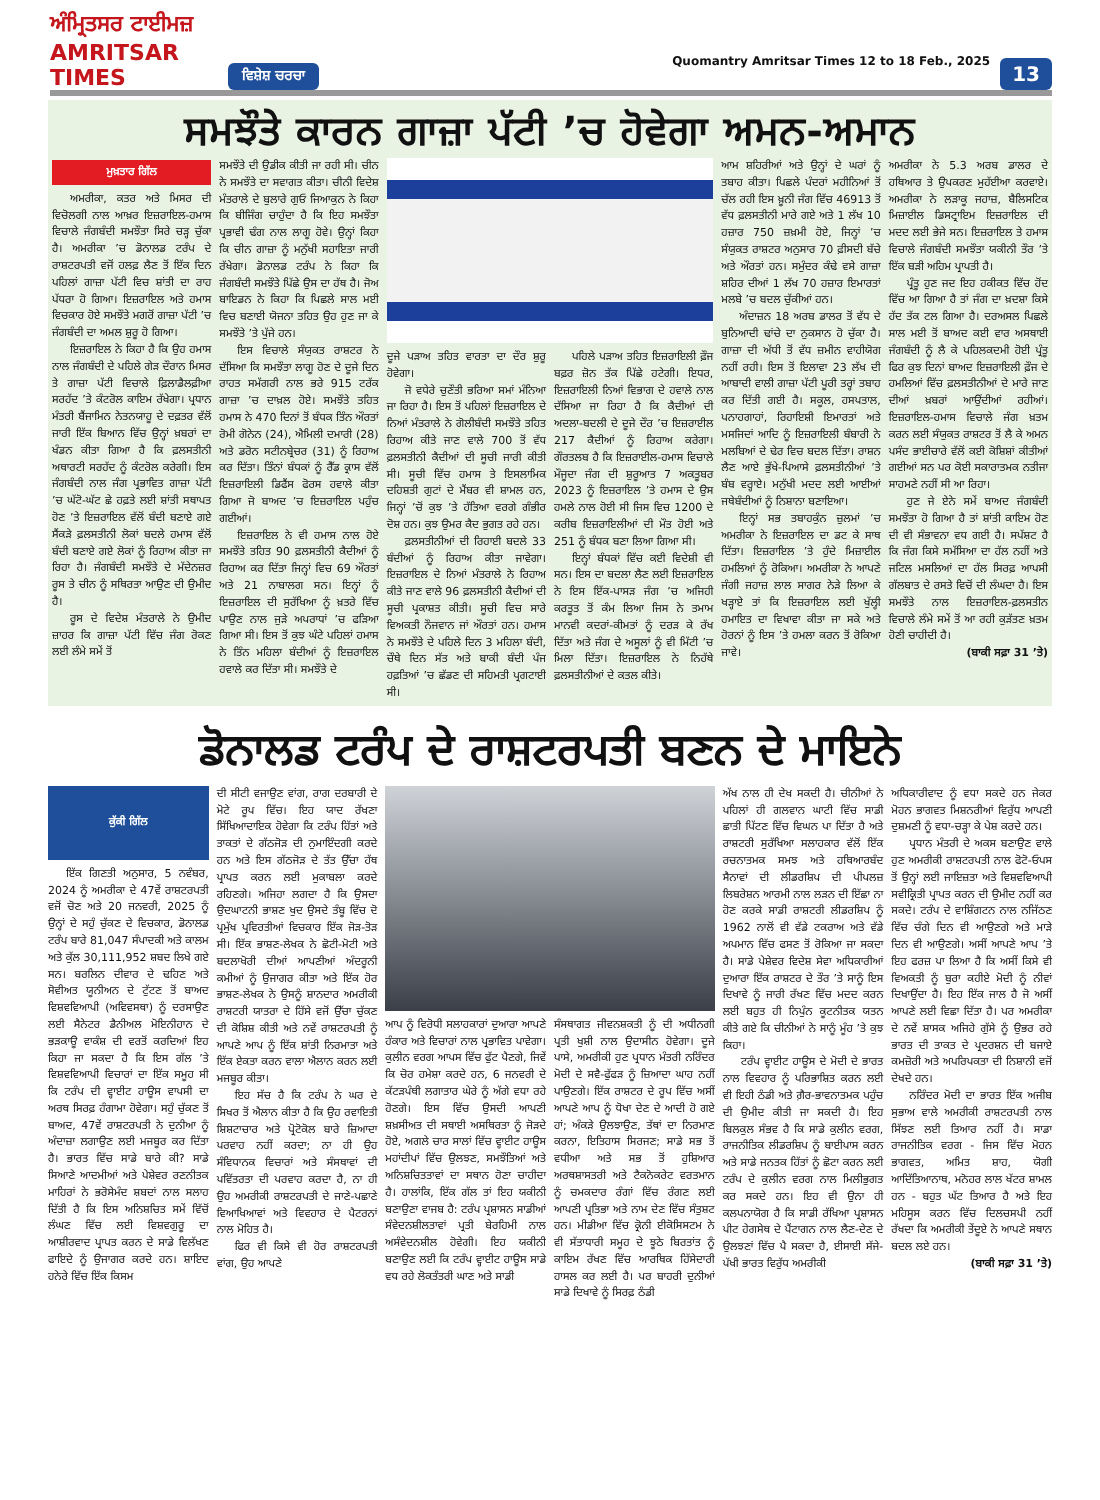ਅੰਮ੍ਰਿਤਸਰ ਟਾਈਮਜ਼ AMRITSAR TIMES
ਵਿਸ਼ੇਸ਼ ਚਰਚਾ
Quomantry Amritsar Times 12 to 18 Feb., 2025
13
ਸਮਝੌਤੇ ਕਾਰਨ ਗਾਜ਼ਾ ਪੱਟੀ ’ਚ ਹੋਵੇਗਾ ਅਮਨ-ਅਮਾਨ
ਮੁਖ਼ਤਾਰ ਗਿੱਲ
ਅਮਰੀਕਾ, ਕਤਰ ਅਤੇ ਮਿਸਰ ਦੀ ਵਿਚੋਲਗੀ ਨਾਲ ਆਖ਼ਰ ਇਜ਼ਰਾਇਲ-ਹਮਾਸ ਵਿਚਾਲੇ ਜੰਗਬੰਦੀ ਸਮਝੌਤਾ ਸਿਰੇ ਚੜ੍ਹ ਚੁੱਕਾ ਹੈ। ਅਮਰੀਕਾ ’ਚ ਡੋਨਾਲਡ ਟਰੰਪ ਦੇ ਰਾਸ਼ਟਰਪਤੀ ਵਜੋਂ ਹਲਫ਼ ਲੈਣ ਤੋਂ ਇੱਕ ਦਿਨ ਪਹਿਲਾਂ ਗਾਜ਼ਾ ਪੱਟੀ ਵਿਚ ਸ਼ਾਂਤੀ ਦਾ ਰਾਹ ਪੱਧਰਾ ਹੋ ਗਿਆ। ਇਜ਼ਰਾਇਲ ਅਤੇ ਹਮਾਸ ਵਿਚਕਾਰ ਹੋਏ ਸਮਝੌਤੇ ਮਗਰੋਂ ਗਾਜ਼ਾ ਪੱਟੀ ’ਚ ਜੰਗਬੰਦੀ ਦਾ ਅਮਲ ਸ਼ੁਰੂ ਹੋ ਗਿਆ।
ਇਜ਼ਰਾਇਲ ਨੇ ਕਿਹਾ ਹੈ ਕਿ ਉਹ ਹਮਾਸ ਨਾਲ ਜੰਗਬੰਦੀ ਦੇ ਪਹਿਲੇ ਗੇੜ ਦੌਰਾਨ ਮਿਸਰ ਤੇ ਗਾਜ਼ਾ ਪੱਟੀ ਵਿਚਾਲੇ ਫ਼ਿਲਾਡੈਲਫ਼ੀਆ ਸਰਹੱਦ ’ਤੇ ਕੰਟਰੋਲ ਕਾਇਮ ਰੱਖੇਗਾ। ਪ੍ਰਧਾਨ ਮੰਤਰੀ ਬੈਂਜਾਮਿਨ ਨੇਤਨਯਾਹੂ ਦੇ ਦਫ਼ਤਰ ਵੱਲੋਂ ਜਾਰੀ ਇੱਕ ਬਿਆਨ ਵਿੱਚ ਉਨ੍ਹਾਂ ਖ਼ਬਰਾਂ ਦਾ ਖੰਡਨ ਕੀਤਾ ਗਿਆ ਹੈ ਕਿ ਫ਼ਲਸਤੀਨੀ ਅਥਾਰਟੀ ਸਰਹੱਦ ਨੂੰ ਕੰਟਰੋਲ ਕਰੇਗੀ। ਇਸ ਜੰਗਬੰਦੀ ਨਾਲ ਜੰਗ ਪ੍ਰਭਾਵਿਤ ਗਾਜ਼ਾ ਪੱਟੀ ’ਚ ਘੱਟੋ-ਘੱਟ ਛੇ ਹਫ਼ਤੇ ਲਈ ਸ਼ਾਂਤੀ ਸਥਾਪਤ ਹੋਣ ’ਤੇ ਇਜ਼ਰਾਇਲ ਵੱਲੋਂ ਬੰਦੀ ਬਣਾਏ ਗਏ ਸੈਂਕੜੇ ਫ਼ਲਸਤੀਨੀ ਲੋਕਾਂ ਬਦਲੇ ਹਮਾਸ ਵੱਲੋਂ ਬੰਦੀ ਬਣਾਏ ਗਏ ਲੋਕਾਂ ਨੂੰ ਰਿਹਾਅ ਕੀਤਾ ਜਾ ਰਿਹਾ ਹੈ। ਜੰਗਬੰਦੀ ਸਮਝੌਤੇ ਦੇ ਮੱਦੇਨਜ਼ਰ ਰੂਸ ਤੇ ਚੀਨ ਨੂੰ ਸਥਿਰਤਾ ਆਉਣ ਦੀ ਉਮੀਦ ਹੈ।
ਰੂਸ ਦੇ ਵਿਦੇਸ਼ ਮੰਤਰਾਲੇ ਨੇ ਉਮੀਦ ਜ਼ਾਹਰ ਕਿ ਗਾਜ਼ਾ ਪੱਟੀ ਵਿੱਚ ਜੰਗ ਰੋਕਣ ਲਈ ਲੰਮੇ ਸਮੇਂ ਤੋਂ
ਸਮਝੌਤੇ ਦੀ ਉਡੀਕ ਕੀਤੀ ਜਾ ਰਹੀ ਸੀ। ਚੀਨ ਨੇ ਸਮਝੌਤੇ ਦਾ ਸਵਾਗਤ ਕੀਤਾ। ਚੀਨੀ ਵਿਦੇਸ਼ ਮੰਤਰਾਲੇ ਦੇ ਬੁਲਾਰੇ ਗੁਓ ਜਿਆਕੁਨ ਨੇ ਕਿਹਾ ਕਿ ਬੀਜਿੰਗ ਚਾਹੁੰਦਾ ਹੈ ਕਿ ਇਹ ਸਮਝੌਤਾ ਪ੍ਰਭਾਵੀ ਢੰਗ ਨਾਲ ਲਾਗੂ ਹੋਵੇ। ਉਨ੍ਹਾਂ ਕਿਹਾ ਕਿ ਚੀਨ ਗਾਜ਼ਾ ਨੂੰ ਮਨੁੱਖੀ ਸਹਾਇਤਾ ਜਾਰੀ ਰੱਖੇਗਾ। ਡੋਨਾਲਡ ਟਰੰਪ ਨੇ ਕਿਹਾ ਕਿ ਜੰਗਬੰਦੀ ਸਮਝੌਤੇ ਪਿੱਛੇ ਉਸ ਦਾ ਹੱਥ ਹੈ। ਜੋਅ ਬਾਇਡਨ ਨੇ ਕਿਹਾ ਕਿ ਪਿਛਲੇ ਸਾਲ ਮਈ ਵਿਚ ਬਣਾਈ ਯੋਜਨਾ ਤਹਿਤ ਉਹ ਹੁਣ ਜਾ ਕੇ ਸਮਝੌਤੇ ’ਤੇ ਪੁੱਜੇ ਹਨ।
ਇਸ ਵਿਚਾਲੇ ਸੰਯੁਕਤ ਰਾਸ਼ਟਰ ਨੇ ਦੱਸਿਆ ਕਿ ਸਮਝੌਤਾ ਲਾਗੂ ਹੋਣ ਦੇ ਦੂਜੇ ਦਿਨ ਰਾਹਤ ਸਮੱਗਰੀ ਨਾਲ ਭਰੇ 915 ਟਰੱਕ ਗਾਜ਼ਾ ’ਚ ਦਾਖ਼ਲ ਹੋਏ। ਸਮਝੌਤੇ ਤਹਿਤ ਹਮਾਸ ਨੇ 470 ਦਿਨਾਂ ਤੋਂ ਬੰਧਕ ਤਿੰਨ ਔਰਤਾਂ ਰੋਮੀ ਗੋਨੇਨ (24), ਐਮਿਲੀ ਦਮਾਰੀ (28) ਅਤੇ ਡਰੋਨ ਸਟੀਨਬ੍ਰੇਚਰ (31) ਨੂੰ ਰਿਹਾਅ ਕਰ ਦਿੱਤਾ। ਤਿੰਨਾਂ ਬੰਧਕਾਂ ਨੂੰ ਰੈੱਡ ਕ੍ਰਾਸ ਵੱਲੋਂ ਇਜ਼ਰਾਇਲੀ ਡਿਫੈਂਸ ਫੋਰਸ ਹਵਾਲੇ ਕੀਤਾ ਗਿਆ ਜੋ ਬਾਅਦ ’ਚ ਇਜ਼ਰਾਇਲ ਪਹੁੰਚ ਗਈਆਂ।
ਇਜ਼ਰਾਇਲ ਨੇ ਵੀ ਹਮਾਸ ਨਾਲ ਹੋਏ ਸਮਝੌਤੇ ਤਹਿਤ 90 ਫ਼ਲਸਤੀਨੀ ਕੈਦੀਆਂ ਨੂੰ ਰਿਹਾਅ ਕਰ ਦਿੱਤਾ ਜਿਨ੍ਹਾਂ ਵਿਚ 69 ਔਰਤਾਂ ਅਤੇ 21 ਨਾਬਾਲਗ ਸਨ। ਇਨ੍ਹਾਂ ਨੂੰ ਇਜ਼ਰਾਇਲ ਦੀ ਸੁਰੱਖਿਆ ਨੂੰ ਖ਼ਤਰੇ ਵਿੱਚ ਪਾਉਣ ਨਾਲ ਜੁੜੇ ਅਪਰਾਧਾਂ ’ਚ ਫੜਿਆ ਗਿਆ ਸੀ। ਇਸ ਤੋਂ ਕੁਝ ਘੰਟੇ ਪਹਿਲਾਂ ਹਮਾਸ ਨੇ ਤਿੰਨ ਮਹਿਲਾ ਬੰਦੀਆਂ ਨੂੰ ਇਜ਼ਰਾਇਲ ਹਵਾਲੇ ਕਰ ਦਿੱਤਾ ਸੀ। ਸਮਝੌਤੇ ਦੇ
ਦੂਜੇ ਪੜਾਅ ਤਹਿਤ ਵਾਰਤਾ ਦਾ ਦੌਰ ਸ਼ੁਰੂ ਹੋਵੇਗਾ।
ਜੋ ਵਧੇਰੇ ਚੁਣੌਤੀ ਭਰਿਆ ਸਮਾਂ ਮੰਨਿਆ ਜਾ ਰਿਹਾ ਹੈ। ਇਸ ਤੋਂ ਪਹਿਲਾਂ ਇਜ਼ਰਾਇਲ ਦੇ ਨਿਆਂ ਮੰਤਰਾਲੇ ਨੇ ਗੋਲੀਬੰਦੀ ਸਮਝੌਤੇ ਤਹਿਤ ਰਿਹਾਅ ਕੀਤੇ ਜਾਣ ਵਾਲੇ 700 ਤੋਂ ਵੱਧ ਫ਼ਲਸਤੀਨੀ ਕੈਦੀਆਂ ਦੀ ਸੂਚੀ ਜਾਰੀ ਕੀਤੀ ਸੀ। ਸੂਚੀ ਵਿੱਚ ਹਮਾਸ ਤੇ ਇਸਲਾਮਿਕ ਦਹਿਸ਼ਤੀ ਗੁਟਾਂ ਦੇ ਮੈਂਬਰ ਵੀ ਸ਼ਾਮਲ ਹਨ, ਜਿਨ੍ਹਾਂ ’ਚੋਂ ਕੁਝ ’ਤੇ ਹੱਤਿਆ ਵਰਗੇ ਗੰਭੀਰ ਦੋਸ਼ ਹਨ। ਕੁਝ ਉਮਰ ਕੈਦ ਭੁਗਤ ਰਹੇ ਹਨ।
ਫ਼ਲਸਤੀਨੀਆਂ ਦੀ ਰਿਹਾਈ ਬਦਲੇ 33 ਬੰਦੀਆਂ ਨੂੰ ਰਿਹਾਅ ਕੀਤਾ ਜਾਵੇਗਾ। ਇਜ਼ਰਾਇਲ ਦੇ ਨਿਆਂ ਮੰਤਰਾਲੇ ਨੇ ਰਿਹਾਅ ਕੀਤੇ ਜਾਣ ਵਾਲੇ 96 ਫ਼ਲਸਤੀਨੀ ਕੈਦੀਆਂ ਦੀ ਸੂਚੀ ਪ੍ਰਕਾਸ਼ਤ ਕੀਤੀ। ਸੂਚੀ ਵਿਚ ਸਾਰੇ ਵਿਅਕਤੀ ਨੌਜਵਾਨ ਜਾਂ ਔਰਤਾਂ ਹਨ। ਹਮਾਸ ਨੇ ਸਮਝੌਤੇ ਦੇ ਪਹਿਲੇ ਦਿਨ 3 ਮਹਿਲਾ ਬੰਦੀ, ਚੌਥੇ ਦਿਨ ਸੱਤ ਅਤੇ ਬਾਕੀ ਬੰਦੀ ਪੰਜ ਹਫ਼ਤਿਆਂ ’ਚ ਛੱਡਣ ਦੀ ਸਹਿਮਤੀ ਪ੍ਰਗਟਾਈ ਸੀ।
ਪਹਿਲੇ ਪੜਾਅ ਤਹਿਤ ਇਜ਼ਰਾਇਲੀ ਫ਼ੌਜ ਬਫ਼ਰ ਜ਼ੋਨ ਤੱਕ ਪਿੱਛੇ ਹਟੇਗੀ। ਇਧਰ, ਇਜ਼ਰਾਇਲੀ ਨਿਆਂ ਵਿਭਾਗ ਦੇ ਹਵਾਲੇ ਨਾਲ ਦੱਸਿਆ ਜਾ ਰਿਹਾ ਹੈ ਕਿ ਕੈਦੀਆਂ ਦੀ ਅਦਲਾ-ਬਦਲੀ ਦੇ ਦੂਜੇ ਦੌਰ ’ਚ ਇਜ਼ਰਾਈਲ 217 ਕੈਦੀਆਂ ਨੂੰ ਰਿਹਾਅ ਕਰੇਗਾ। ਗੌਰਤਲਬ ਹੈ ਕਿ ਇਜ਼ਰਾਈਲ-ਹਮਾਸ ਵਿਚਾਲੇ ਮੌਜੂਦਾ ਜੰਗ ਦੀ ਸ਼ੁਰੂਆਤ 7 ਅਕਤੂਬਰ 2023 ਨੂੰ ਇਜ਼ਰਾਇਲ ’ਤੇ ਹਮਾਸ ਦੇ ਉਸ ਹਮਲੇ ਨਾਲ ਹੋਈ ਸੀ ਜਿਸ ਵਿਚ 1200 ਦੇ ਕਰੀਬ ਇਜ਼ਰਾਇਲੀਆਂ ਦੀ ਮੌਤ ਹੋਈ ਅਤੇ 251 ਨੂੰ ਬੰਧਕ ਬਣਾ ਲਿਆ ਗਿਆ ਸੀ।
ਇਨ੍ਹਾਂ ਬੰਧਕਾਂ ਵਿੱਚ ਕਈ ਵਿਦੇਸ਼ੀ ਵੀ ਸਨ। ਇਸ ਦਾ ਬਦਲਾ ਲੈਣ ਲਈ ਇਜ਼ਰਾਇਲ ਨੇ ਇਸ ਇੱਕ-ਪਾਸੜ ਜੰਗ ’ਚ ਅਜਿਹੀ ਕਰਤੂਤ ਤੋਂ ਕੰਮ ਲਿਆ ਜਿਸ ਨੇ ਤਮਾਮ ਮਾਨਵੀ ਕਦਰਾਂ-ਕੀਮਤਾਂ ਨੂੰ ਦਰੜ ਕੇ ਰੱਖ ਦਿੱਤਾ ਅਤੇ ਜੰਗ ਦੇ ਅਸੂਲਾਂ ਨੂੰ ਵੀ ਮਿੱਟੀ ’ਚ ਮਿਲਾ ਦਿੱਤਾ। ਇਜ਼ਰਾਇਲ ਨੇ ਨਿਹੱਥੇ ਫ਼ਲਸਤੀਨੀਆਂ ਦੇ ਕਤਲ ਕੀਤੇ।
ਆਮ ਸ਼ਹਿਰੀਆਂ ਅਤੇ ਉਨ੍ਹਾਂ ਦੇ ਘਰਾਂ ਨੂੰ ਤਬਾਹ ਕੀਤਾ। ਪਿਛਲੇ ਪੰਦਰਾਂ ਮਹੀਨਿਆਂ ਤੋਂ ਚੱਲ ਰਹੀ ਇਸ ਖ਼ੂਨੀ ਜੰਗ ਵਿੱਚ 46913 ਤੋਂ ਵੱਧ ਫ਼ਲਸਤੀਨੀ ਮਾਰੇ ਗਏ ਅਤੇ 1 ਲੱਖ 10 ਹਜ਼ਾਰ 750 ਜ਼ਖ਼ਮੀ ਹੋਏ, ਜਿਨ੍ਹਾਂ ’ਚ ਸੰਯੁਕਤ ਰਾਸ਼ਟਰ ਅਨੁਸਾਰ 70 ਫ਼ੀਸਦੀ ਬੱਚੇ ਅਤੇ ਔਰਤਾਂ ਹਨ। ਸਮੁੰਦਰ ਕੰਢੇ ਵਸੇ ਗਾਜ਼ਾ ਸ਼ਹਿਰ ਦੀਆਂ 1 ਲੱਖ 70 ਹਜ਼ਾਰ ਇਮਾਰਤਾਂ ਮਲਬੇ ’ਚ ਬਦਲ ਚੁੱਕੀਆਂ ਹਨ।
ਅੰਦਾਜ਼ਨ 18 ਅਰਬ ਡਾਲਰ ਤੋਂ ਵੱਧ ਦੇ ਬੁਨਿਆਦੀ ਢਾਂਚੇ ਦਾ ਨੁਕਸਾਨ ਹੋ ਚੁੱਕਾ ਹੈ। ਗਾਜ਼ਾ ਦੀ ਅੱਧੀ ਤੋਂ ਵੱਧ ਜ਼ਮੀਨ ਵਾਹੀਯੋਗ ਨਹੀਂ ਰਹੀ। ਇਸ ਤੋਂ ਇਲਾਵਾ 23 ਲੱਖ ਦੀ ਆਬਾਦੀ ਵਾਲੀ ਗਾਜ਼ਾ ਪੱਟੀ ਪੂਰੀ ਤਰ੍ਹਾਂ ਤਬਾਹ ਕਰ ਦਿੱਤੀ ਗਈ ਹੈ। ਸਕੂਲ, ਹਸਪਤਾਲ, ਪਨਾਹਗਾਹਾਂ, ਰਿਹਾਇਸ਼ੀ ਇਮਾਰਤਾਂ ਅਤੇ ਮਸਜਿਦਾਂ ਆਦਿ ਨੂੰ ਇਜ਼ਰਾਇਲੀ ਬੰਬਾਰੀ ਨੇ ਮਲਬਿਆਂ ਦੇ ਢੇਰ ਵਿਚ ਬਦਲ ਦਿੱਤਾ। ਰਾਸ਼ਨ ਲੈਣ ਆਏ ਭੁੱਖੇ-ਪਿਆਸੇ ਫ਼ਲਸਤੀਨੀਆਂ ’ਤੇ ਬੰਬ ਵਰ੍ਹਾਏ। ਮਨੁੱਖੀ ਮਦਦ ਲਈ ਆਈਆਂ ਜਥੇਬੰਦੀਆਂ ਨੂੰ ਨਿਸ਼ਾਨਾ ਬਣਾਇਆ।
ਇਨ੍ਹਾਂ ਸਭ ਤਬਾਹਕੁੰਨ ਜ਼ੁਲਮਾਂ ’ਚ ਅਮਰੀਕਾ ਨੇ ਇਜ਼ਰਾਇਲ ਦਾ ਡਟ ਕੇ ਸਾਥ ਦਿੱਤਾ। ਇਜ਼ਰਾਇਲ ’ਤੇ ਹੁੰਦੇ ਮਿਜ਼ਾਈਲ ਹਮਲਿਆਂ ਨੂੰ ਰੋਕਿਆ। ਅਮਰੀਕਾ ਨੇ ਆਪਣੇ ਜੰਗੀ ਜਹਾਜ਼ ਲਾਲ ਸਾਗਰ ਨੇੜੇ ਲਿਆ ਕੇ ਖੜ੍ਹਾਏ ਤਾਂ ਕਿ ਇਜ਼ਰਾਇਲ ਲਈ ਖੁੱਲ੍ਹੀ ਹਮਾਇਤ ਦਾ ਵਿਖਾਵਾ ਕੀਤਾ ਜਾ ਸਕੇ ਅਤੇ ਹੋਰਨਾਂ ਨੂੰ ਇਸ ’ਤੇ ਹਮਲਾ ਕਰਨ ਤੋਂ ਰੋਕਿਆ ਜਾਵੇ।
ਅਮਰੀਕਾ ਨੇ 5.3 ਅਰਬ ਡਾਲਰ ਦੇ ਹਥਿਆਰ ਤੇ ਉਪਕਰਣ ਮੁਹੱਈਆ ਕਰਵਾਏ। ਅਮਰੀਕਾ ਨੇ ਲੜਾਕੂ ਜਹਾਜ਼, ਬੈਲਿਸਟਿਕ ਮਿਜ਼ਾਈਲ ਡਿਸਟ੍ਰਾਇਮ ਇਜ਼ਰਾਇਲ ਦੀ ਮਦਦ ਲਈ ਭੇਜੇ ਸਨ। ਇਜ਼ਰਾਇਲ ਤੇ ਹਮਾਸ ਵਿਚਾਲੇ ਜੰਗਬੰਦੀ ਸਮਝੌਤਾ ਯਕੀਨੀ ਤੌਰ ’ਤੇ ਇੱਕ ਬੜੀ ਅਹਿਮ ਪ੍ਰਾਪਤੀ ਹੈ।
ਪ੍ਰੰਤੂ ਹੁਣ ਜਦ ਇਹ ਹਕੀਕਤ ਵਿੱਚ ਹੋਂਦ ਵਿੱਚ ਆ ਗਿਆ ਹੈ ਤਾਂ ਜੰਗ ਦਾ ਖ਼ਦਸ਼ਾ ਕਿਸੇ ਹੱਦ ਤੱਕ ਟਲ ਗਿਆ ਹੈ। ਦਰਅਸਲ ਪਿਛਲੇ ਸਾਲ ਮਈ ਤੋਂ ਬਾਅਦ ਕਈ ਵਾਰ ਅਸਥਾਈ ਜੰਗਬੰਦੀ ਨੂੰ ਲੈ ਕੇ ਪਹਿਲਕਦਮੀ ਹੋਈ ਪ੍ਰੰਤੂ ਫਿਰ ਕੁਝ ਦਿਨਾਂ ਬਾਅਦ ਇਜ਼ਰਾਇਲੀ ਫ਼ੌਜ ਦੇ ਹਮਲਿਆਂ ਵਿੱਚ ਫ਼ਲਸਤੀਨੀਆਂ ਦੇ ਮਾਰੇ ਜਾਣ ਦੀਆਂ ਖ਼ਬਰਾਂ ਆਉਂਦੀਆਂ ਰਹੀਆਂ। ਇਜ਼ਰਾਇਲ-ਹਮਾਸ ਵਿਚਾਲੇ ਜੰਗ ਖ਼ਤਮ ਕਰਨ ਲਈ ਸੰਯੁਕਤ ਰਾਸ਼ਟਰ ਤੋਂ ਲੈ ਕੇ ਅਮਨ ਪਸੰਦ ਭਾਈਚਾਰੇ ਵੱਲੋਂ ਕਈ ਕੋਸ਼ਿਸ਼ਾਂ ਕੀਤੀਆਂ ਗਈਆਂ ਸਨ ਪਰ ਕੋਈ ਸਕਾਰਾਤਮਕ ਨਤੀਜਾ ਸਾਹਮਣੇ ਨਹੀਂ ਸੀ ਆ ਰਿਹਾ।
ਹੁਣ ਜੇ ਏਨੇ ਸਮੇਂ ਬਾਅਦ ਜੰਗਬੰਦੀ ਸਮਝੌਤਾ ਹੋ ਗਿਆ ਹੈ ਤਾਂ ਸ਼ਾਂਤੀ ਕਾਇਮ ਹੋਣ ਦੀ ਵੀ ਸੰਭਾਵਨਾ ਵਧ ਗਈ ਹੈ। ਸਪੱਸ਼ਟ ਹੈ ਕਿ ਜੰਗ ਕਿਸੇ ਸਮੱਸਿਆ ਦਾ ਹੱਲ ਨਹੀਂ ਅਤੇ ਜਟਿਲ ਮਸਲਿਆਂ ਦਾ ਹੱਲ ਸਿਰਫ਼ ਆਪਸੀ ਗੱਲਬਾਤ ਦੇ ਰਸਤੇ ਵਿਚੋਂ ਦੀ ਲੰਘਦਾ ਹੈ। ਇਸ ਸਮਝੌਤੇ ਨਾਲ ਇਜ਼ਰਾਇਲ-ਫ਼ਲਸਤੀਨ ਵਿਚਾਲੇ ਲੰਮੇ ਸਮੇਂ ਤੋਂ ਆ ਰਹੀ ਕੁੜੱਤਣ ਖ਼ਤਮ ਹੋਣੀ ਚਾਹੀਦੀ ਹੈ।
(ਬਾਕੀ ਸਫ਼ਾ 31 ’ਤੇ)
ਡੋਨਾਲਡ ਟਰੰਪ ਦੇ ਰਾਸ਼ਟਰਪਤੀ ਬਣਨ ਦੇ ਮਾਇਨੇ
ਕੁੱਕੀ ਗਿੱਲ
ਇੱਕ ਗਿਣਤੀ ਅਨੁਸਾਰ, 5 ਨਵੰਬਰ, 2024 ਨੂੰ ਅਮਰੀਕਾ ਦੇ 47ਵੇਂ ਰਾਸ਼ਟਰਪਤੀ ਵਜੋਂ ਚੋਣ ਅਤੇ 20 ਜਨਵਰੀ, 2025 ਨੂੰ ਉਨ੍ਹਾਂ ਦੇ ਸਹੁੰ ਚੁੱਕਣ ਦੇ ਵਿਚਕਾਰ, ਡੋਨਾਲਡ ਟਰੰਪ ਬਾਰੇ 81,047 ਸੰਪਾਦਕੀ ਅਤੇ ਕਾਲਮ ਅਤੇ ਕੁੱਲ 30,111,952 ਸ਼ਬਦ ਲਿਖੇ ਗਏ ਸਨ। ਬਰਲਿਨ ਦੀਵਾਰ ਦੇ ਢਹਿਣ ਅਤੇ ਸੋਵੀਅਤ ਯੂਨੀਅਨ ਦੇ ਟੁੱਟਣ ਤੋਂ ਬਾਅਦ ਵਿਸ਼ਵਵਿਆਪੀ (ਅਵਿਵਸਥਾ) ਨੂੰ ਦਰਸਾਉਣ ਲਈ ਸੈਨੇਟਰ ਡੈਨੀਅਲ ਮੋਇਨੀਹਾਨ ਦੇ ਭੜਕਾਊ ਵਾਕੰਸ਼ ਦੀ ਵਰਤੋਂ ਕਰਦਿਆਂ ਇਹ ਕਿਹਾ ਜਾ ਸਕਦਾ ਹੈ ਕਿ ਇਸ ਗੱਲ ’ਤੇ ਵਿਸ਼ਵਵਿਆਪੀ ਵਿਚਾਰਾਂ ਦਾ ਇੱਕ ਸਮੂਹ ਸੀ ਕਿ ਟਰੰਪ ਦੀ ਵ੍ਹਾਈਟ ਹਾਊਸ ਵਾਪਸੀ ਦਾ ਅਰਥ ਸਿਰਫ਼ ਹੰਗਾਮਾ ਹੋਵੇਗਾ। ਸਹੁੰ ਚੁੱਕਣ ਤੋਂ ਬਾਅਦ, 47ਵੇਂ ਰਾਸ਼ਟਰਪਤੀ ਨੇ ਦੁਨੀਆ ਨੂੰ ਅੰਦਾਜ਼ਾ ਲਗਾਉਣ ਲਈ ਮਜਬੂਰ ਕਰ ਦਿੱਤਾ ਹੈ। ਭਾਰਤ ਵਿੱਚ ਸਾਡੇ ਬਾਰੇ ਕੀ? ਸਾਡੇ ਸਿਆਣੇ ਆਦਮੀਆਂ ਅਤੇ ਪੇਸ਼ੇਵਰ ਰਣਨੀਤਕ ਮਾਹਿਰਾਂ ਨੇ ਭਰੋਸੇਮੰਦ ਸ਼ਬਦਾਂ ਨਾਲ ਸਲਾਹ ਦਿੱਤੀ ਹੈ ਕਿ ਇਸ ਅਨਿਸ਼ਚਿਤ ਸਮੇਂ ਵਿੱਚੋਂ ਲੰਘਣ ਵਿੱਚ ਲਈ ਵਿਸ਼ਵਗੁਰੂ ਦਾ ਆਸ਼ੀਰਵਾਦ ਪ੍ਰਾਪਤ ਕਰਨ ਦੇ ਸਾਡੇ ਵਿਲੱਖਣ ਫਾਇਦੇ ਨੂੰ ਉਜਾਗਰ ਕਰਦੇ ਹਨ। ਸ਼ਾਇਦ ਹਨੇਰੇ ਵਿੱਚ ਇੱਕ ਕਿਸਮ
ਦੀ ਸੀਟੀ ਵਜਾਉਣ ਵਾਂਗ, ਰਾਗ ਦਰਬਾਰੀ ਦੇ ਮੋਟੇ ਰੂਪ ਵਿੱਚ। ਇਹ ਯਾਦ ਰੱਖਣਾ ਸਿੱਖਿਆਦਾਇਕ ਹੋਵੇਗਾ ਕਿ ਟਰੰਪ ਹਿੱਤਾਂ ਅਤੇ ਤਾਕਤਾਂ ਦੇ ਗੱਠਜੋੜ ਦੀ ਨੁਮਾਇੰਦਗੀ ਕਰਦੇ ਹਨ ਅਤੇ ਇਸ ਗੱਠਜੋੜ ਦੇ ਤੱਤ ਉੱਚਾ ਹੱਥ ਪ੍ਰਾਪਤ ਕਰਨ ਲਈ ਮੁਕਾਬਲਾ ਕਰਦੇ ਰਹਿਣਗੇ। ਅਜਿਹਾ ਲਗਦਾ ਹੈ ਕਿ ਉਸਦਾ ਉਦਘਾਟਨੀ ਭਾਸ਼ਣ ਖੁਦ ਉਸਦੇ ਤੰਬੂ ਵਿੱਚ ਦੋ ਪ੍ਰਮੁੱਖ ਪ੍ਰਵਿਰਤੀਆਂ ਵਿਚਕਾਰ ਇੱਕ ਜੋੜ-ਤੋੜ ਸੀ। ਇੱਕ ਭਾਸ਼ਣ-ਲੇਖਕ ਨੇ ਛੋਟੀ-ਮੋਟੀ ਅਤੇ ਬਦਲਾਖੋਰੀ ਦੀਆਂ ਆਪਣੀਆਂ ਅੰਦਰੂਨੀ ਕਮੀਆਂ ਨੂੰ ਉਜਾਗਰ ਕੀਤਾ ਅਤੇ ਇੱਕ ਹੋਰ ਭਾਸ਼ਣ-ਲੇਖਕ ਨੇ ਉਸਨੂੰ ਸ਼ਾਨਦਾਰ ਅਮਰੀਕੀ ਰਾਸ਼ਟਰੀ ਯਾਤਰਾ ਦੇ ਹਿੱਸੇ ਵਜੋਂ ਉੱਚਾ ਚੁੱਕਣ ਦੀ ਕੋਸ਼ਿਸ਼ ਕੀਤੀ ਅਤੇ ਨਵੇਂ ਰਾਸ਼ਟਰਪਤੀ ਨੂੰ ਆਪਣੇ ਆਪ ਨੂੰ ਇੱਕ ਸ਼ਾਂਤੀ ਨਿਰਮਾਤਾ ਅਤੇ ਇੱਕ ਏਕਤਾ ਕਰਨ ਵਾਲਾ ਐਲਾਨ ਕਰਨ ਲਈ ਮਜਬੂਰ ਕੀਤਾ।
ਇਹ ਸੱਚ ਹੈ ਕਿ ਟਰੰਪ ਨੇ ਘਰ ਦੇ ਸਿਖਰ ਤੋਂ ਐਲਾਨ ਕੀਤਾ ਹੈ ਕਿ ਉਹ ਰਵਾਇਤੀ ਸ਼ਿਸ਼ਟਾਚਾਰ ਅਤੇ ਪ੍ਰੋਟੋਕੋਲ ਬਾਰੇ ਜ਼ਿਆਦਾ ਪਰਵਾਹ ਨਹੀਂ ਕਰਦਾ; ਨਾ ਹੀ ਉਹ ਸੰਵਿਧਾਨਕ ਵਿਚਾਰਾਂ ਅਤੇ ਸੰਸਥਾਵਾਂ ਦੀ ਪਵਿੱਤਰਤਾ ਦੀ ਪਰਵਾਹ ਕਰਦਾ ਹੈ, ਨਾ ਹੀ ਉਹ ਅਮਰੀਕੀ ਰਾਸ਼ਟਰਪਤੀ ਦੇ ਜਾਣੇ-ਪਛਾਣੇ ਵਿਆਖਿਆਵਾਂ ਅਤੇ ਵਿਵਹਾਰ ਦੇ ਪੈਟਰਨਾਂ ਨਾਲ ਮੋਹਿਤ ਹੈ।
ਫਿਰ ਵੀ ਕਿਸੇ ਵੀ ਹੋਰ ਰਾਸ਼ਟਰਪਤੀ ਵਾਂਗ, ਉਹ ਆਪਣੇ
ਆਪ ਨੂੰ ਵਿਰੋਧੀ ਸਲਾਹਕਾਰਾਂ ਦੁਆਰਾ ਆਪਣੇ ਹੰਕਾਰ ਅਤੇ ਵਿਚਾਰਾਂ ਨਾਲ ਪ੍ਰਭਾਵਿਤ ਪਾਵੇਗਾ। ਕੁਲੀਨ ਵਰਗ ਆਪਸ ਵਿੱਚ ਫੁੱਟ ਪੈਣਗੇ, ਜਿਵੇਂ ਕਿ ਚੋਰ ਹਮੇਸ਼ਾ ਕਰਦੇ ਹਨ, 6 ਜਨਵਰੀ ਦੇ ਕੱਟੜਪੰਥੀ ਲਗਾਤਾਰ ਘੇਰੇ ਨੂੰ ਅੱਗੇ ਵਧਾ ਰਹੇ ਹੋਣਗੇ। ਇਸ ਵਿੱਚ ਉਸਦੀ ਆਪਣੀ ਸ਼ਖ਼ਸੀਅਤ ਦੀ ਸਥਾਈ ਅਸਥਿਰਤਾ ਨੂੰ ਜੋੜਦੇ ਹੋਏ, ਅਗਲੇ ਚਾਰ ਸਾਲਾਂ ਵਿੱਚ ਵ੍ਹਾਈਟ ਹਾਊਸ ਮਹਾਂਦੀਪਾਂ ਵਿੱਚ ਉਲਝਣ, ਸਮਝੌਤਿਆਂ ਅਤੇ ਅਨਿਸ਼ਚਿਤਤਾਵਾਂ ਦਾ ਸਥਾਨ ਹੋਣਾ ਚਾਹੀਦਾ ਹੈ। ਹਾਲਾਂਕਿ, ਇੱਕ ਗੱਲ ਤਾਂ ਇਹ ਯਕੀਨੀ ਬਣਾਉਣਾ ਵਾਜਬ ਹੈ: ਟਰੰਪ ਪ੍ਰਸ਼ਾਸਨ ਸਾਡੀਆਂ ਸੰਵੇਦਨਸ਼ੀਲਤਾਵਾਂ ਪ੍ਰਤੀ ਬੇਰਹਿਮੀ ਨਾਲ ਅਸੰਵੇਦਨਸ਼ੀਲ ਹੋਵੇਗੀ। ਇਹ ਯਕੀਨੀ ਬਣਾਉਣ ਲਈ ਕਿ ਟਰੰਪ ਵ੍ਹਾਈਟ ਹਾਊਸ ਸਾਡੇ ਵਧ ਰਹੇ ਲੋਕਤੰਤਰੀ ਘਾਣ ਅਤੇ ਸਾਡੀ
ਸੰਸਥਾਗਤ ਜੀਵਨਸ਼ਕਤੀ ਨੂੰ ਦੀ ਅਧੀਨਗੀ ਪ੍ਰਤੀ ਖੁਸ਼ੀ ਨਾਲ ਉਦਾਸੀਨ ਹੋਵੇਗਾ। ਦੂਜੇ ਪਾਸੇ, ਅਮਰੀਕੀ ਹੁਣ ਪ੍ਰਧਾਨ ਮੰਤਰੀ ਨਰਿੰਦਰ ਮੋਦੀ ਦੇ ਸਵੈ-ਫੁੱਫੜ ਨੂੰ ਜ਼ਿਆਦਾ ਘਾਹ ਨਹੀਂ ਪਾਉਣਗੇ। ਇੱਕ ਰਾਸ਼ਟਰ ਦੇ ਰੂਪ ਵਿੱਚ ਅਸੀਂ ਆਪਣੇ ਆਪ ਨੂੰ ਧੋਖਾ ਦੇਣ ਦੇ ਆਦੀ ਹੋ ਗਏ ਹਾਂ; ਅੰਕੜੇ ਉਲਝਾਉਣ, ਤੱਥਾਂ ਦਾ ਨਿਰਮਾਣ ਕਰਨਾ, ਇਤਿਹਾਸ ਸਿਰਜਣ; ਸਾਡੇ ਸਭ ਤੋਂ ਵਧੀਆ ਅਤੇ ਸਭ ਤੋਂ ਹੁਸ਼ਿਆਰ ਅਰਥਸ਼ਾਸਤਰੀ ਅਤੇ ਟੈਕਨੋਕਰੇਟ ਵਰਤਮਾਨ ਨੂੰ ਚਮਕਦਾਰ ਰੰਗਾਂ ਵਿੱਚ ਰੰਗਣ ਲਈ ਆਪਣੀ ਪ੍ਰਤਿਭਾ ਅਤੇ ਨਾਮ ਦੇਣ ਵਿੱਚ ਸੰਤੁਸ਼ਟ ਹਨ। ਮੀਡੀਆ ਵਿੱਚ ਕ੍ਰੋਨੀ ਈਕੋਸਿਸਟਮ ਨੇ ਵੀ ਸੱਤਾਧਾਰੀ ਸਮੂਹ ਦੇ ਝੂਠੇ ਬਿਰਤਾਂਤ ਨੂੰ ਕਾਇਮ ਰੱਖਣ ਵਿੱਚ ਆਰਥਿਕ ਹਿੱਸੇਦਾਰੀ ਹਾਸਲ ਕਰ ਲਈ ਹੈ। ਪਰ ਬਾਹਰੀ ਦੁਨੀਆਂ ਸਾਡੇ ਦਿਖਾਵੇ ਨੂੰ ਸਿਰਫ਼ ਠੰਡੀ
ਅੱਖ ਨਾਲ ਹੀ ਦੇਖ ਸਕਦੀ ਹੈ। ਚੀਨੀਆਂ ਨੇ ਪਹਿਲਾਂ ਹੀ ਗਲਵਾਨ ਘਾਟੀ ਵਿੱਚ ਸਾਡੀ ਛਾਤੀ ਪਿੱਟਣ ਵਿੱਚ ਵਿਘਨ ਪਾ ਦਿੱਤਾ ਹੈ ਅਤੇ ਰਾਸ਼ਟਰੀ ਸੁਰੱਖਿਆ ਸਲਾਹਕਾਰ ਵੱਲੋਂ ਇੱਕ ਰਚਨਾਤਮਕ ਸਮਝ ਅਤੇ ਹਥਿਆਰਬੰਦ ਸੈਨਾਵਾਂ ਦੀ ਲੀਡਰਸ਼ਿਪ ਦੀ ਪੀਪਲਜ਼ ਲਿਬਰੇਸ਼ਨ ਆਰਮੀ ਨਾਲ ਲੜਨ ਦੀ ਇੱਛਾ ਨਾ ਹੋਣ ਕਰਕੇ ਸਾਡੀ ਰਾਸ਼ਟਰੀ ਲੀਡਰਸ਼ਿਪ ਨੂੰ 1962 ਨਾਲੋਂ ਵੀ ਵੱਡੇ ਟਕਰਾਅ ਅਤੇ ਵੱਡੇ ਅਪਮਾਨ ਵਿੱਚ ਫਸਣ ਤੋਂ ਰੋਕਿਆ ਜਾ ਸਕਦਾ ਹੈ। ਸਾਡੇ ਪੇਸ਼ੇਵਰ ਵਿਦੇਸ਼ ਸੇਵਾ ਅਧਿਕਾਰੀਆਂ ਦੁਆਰਾ ਇੱਕ ਰਾਸ਼ਟਰ ਦੇ ਤੌਰ ’ਤੇ ਸਾਨੂੰ ਇਸ ਦਿਖਾਵੇ ਨੂੰ ਜਾਰੀ ਰੱਖਣ ਵਿੱਚ ਮਦਦ ਕਰਨ ਲਈ ਬਹੁਤ ਹੀ ਨਿਪੁੰਨ ਕੂਟਨੀਤਕ ਯਤਨ ਕੀਤੇ ਗਏ ਕਿ ਚੀਨੀਆਂ ਨੇ ਸਾਨੂੰ ਮੂੰਹ ’ਤੇ ਕੁਝ ਕਿਹਾ।
ਟਰੰਪ ਵ੍ਹਾਈਟ ਹਾਊਸ ਦੇ ਮੋਦੀ ਦੇ ਭਾਰਤ ਨਾਲ ਵਿਵਹਾਰ ਨੂੰ ਪਰਿਭਾਸ਼ਿਤ ਕਰਨ ਲਈ ਵੀ ਇਹੀ ਠੰਡੀ ਅਤੇ ਗ਼ੈਰ-ਭਾਵਨਾਤਮਕ ਪਹੁੰਚ ਦੀ ਉਮੀਦ ਕੀਤੀ ਜਾ ਸਕਦੀ ਹੈ। ਇਹ ਬਿਲਕੁਲ ਸੰਭਵ ਹੈ ਕਿ ਸਾਡੇ ਕੁਲੀਨ ਵਰਗ, ਰਾਜਨੀਤਿਕ ਲੀਡਰਸ਼ਿਪ ਨੂੰ ਬਾਈਪਾਸ ਕਰਨ ਅਤੇ ਸਾਡੇ ਜਨਤਕ ਹਿੱਤਾਂ ਨੂੰ ਛੋਟਾ ਕਰਨ ਲਈ ਟਰੰਪ ਦੇ ਕੁਲੀਨ ਵਰਗ ਨਾਲ ਮਿਲੀਭੁਗਤ ਕਰ ਸਕਦੇ ਹਨ। ਇਹ ਵੀ ਉਨਾ ਹੀ ਕਲਪਨਾਯੋਗ ਹੈ ਕਿ ਸਾਡੀ ਰੱਖਿਆ ਪ੍ਰਸ਼ਾਸਨ ਪੀਟ ਹੇਗਸੇਥ ਦੇ ਪੈਂਟਾਗਨ ਨਾਲ ਲੈਣ-ਦੇਣ ਦੇ ਉਲਝਣਾਂ ਵਿੱਚ ਪੈ ਸਕਦਾ ਹੈ, ਈਸਾਈ ਸੱਜੇ-ਪੱਖੀ ਭਾਰਤ ਵਿਰੁੱਧ ਅਮਰੀਕੀ
ਅਧਿਕਾਰੀਵਾਦ ਨੂੰ ਵਧਾ ਸਕਦੇ ਹਨ ਜੇਕਰ ਮੋਹਨ ਭਾਗਵਤ ਮਿਸ਼ਨਰੀਆਂ ਵਿਰੁੱਧ ਆਪਣੀ ਦੁਸ਼ਮਣੀ ਨੂੰ ਵਧਾ-ਚੜ੍ਹਾ ਕੇ ਪੇਸ਼ ਕਰਦੇ ਹਨ।
ਪ੍ਰਧਾਨ ਮੰਤਰੀ ਦੇ ਅਕਸ ਬਣਾਉਣ ਵਾਲੇ ਹੁਣ ਅਮਰੀਕੀ ਰਾਸ਼ਟਰਪਤੀ ਨਾਲ ਫੋਟੋ-ਓਪਸ ਤੋਂ ਉਨ੍ਹਾਂ ਲਈ ਜਾਇਜ਼ਤਾ ਅਤੇ ਵਿਸ਼ਵਵਿਆਪੀ ਸਵੀਕ੍ਰਿਤੀ ਪ੍ਰਾਪਤ ਕਰਨ ਦੀ ਉਮੀਦ ਨਹੀਂ ਕਰ ਸਕਦੇ। ਟਰੰਪ ਦੇ ਵਾਸ਼ਿੰਗਟਨ ਨਾਲ ਨਜਿੱਠਣ ਵਿੱਚ ਚੰਗੇ ਦਿਨ ਵੀ ਆਉਣਗੇ ਅਤੇ ਮਾੜੇ ਦਿਨ ਵੀ ਆਉਣਗੇ। ਅਸੀਂ ਆਪਣੇ ਆਪ ’ਤੇ ਇਹ ਫਰਜ਼ ਪਾ ਲਿਆ ਹੈ ਕਿ ਅਸੀਂ ਕਿਸੇ ਵੀ ਵਿਅਕਤੀ ਨੂੰ ਬੁਰਾ ਕਹੀਏ ਮੋਦੀ ਨੂੰ ਨੀਵਾਂ ਦਿਖਾਉਂਦਾ ਹੈ। ਇਹ ਇੱਕ ਜਾਲ ਹੈ ਜੋ ਅਸੀਂ ਆਪਣੇ ਲਈ ਵਿਛਾ ਦਿੱਤਾ ਹੈ। ਪਰ ਅਮਰੀਕਾ ਦੇ ਨਵੇਂ ਸ਼ਾਸਕ ਅਜਿਹੇ ਗੁੱਸੇ ਨੂੰ ਉਭਰ ਰਹੇ ਭਾਰਤ ਦੀ ਤਾਕਤ ਦੇ ਪ੍ਰਦਰਸ਼ਨ ਦੀ ਬਜਾਏ ਕਮਜ਼ੋਰੀ ਅਤੇ ਅਪਰਿਪਕਤਾ ਦੀ ਨਿਸ਼ਾਨੀ ਵਜੋਂ ਦੇਖਦੇ ਹਨ।
ਨਰਿੰਦਰ ਮੋਦੀ ਦਾ ਭਾਰਤ ਇੱਕ ਅਜੀਬ ਸੁਭਾਅ ਵਾਲੇ ਅਮਰੀਕੀ ਰਾਸ਼ਟਰਪਤੀ ਨਾਲ ਸਿੱਝਣ ਲਈ ਤਿਆਰ ਨਹੀਂ ਹੈ। ਸਾਡਾ ਰਾਜਨੀਤਿਕ ਵਰਗ - ਜਿਸ ਵਿੱਚ ਮੋਹਨ ਭਾਗਵਤ, ਅਮਿਤ ਸ਼ਾਹ, ਯੋਗੀ ਆਦਿੱਤਿਆਨਾਥ, ਮਨੋਹਰ ਲਾਲ ਖੱਟਰ ਸ਼ਾਮਲ ਹਨ - ਬਹੁਤ ਘੱਟ ਤਿਆਰ ਹੈ ਅਤੇ ਇਹ ਮਹਿਸੂਸ ਕਰਨ ਵਿੱਚ ਦਿਲਚਸਪੀ ਨਹੀਂ ਰੱਖਦਾ ਕਿ ਅਮਰੀਕੀ ਤੇਂਦੂਏ ਨੇ ਆਪਣੇ ਸਥਾਨ ਬਦਲ ਲਏ ਹਨ।
(ਬਾਕੀ ਸਫ਼ਾ 31 ’ਤੇ)